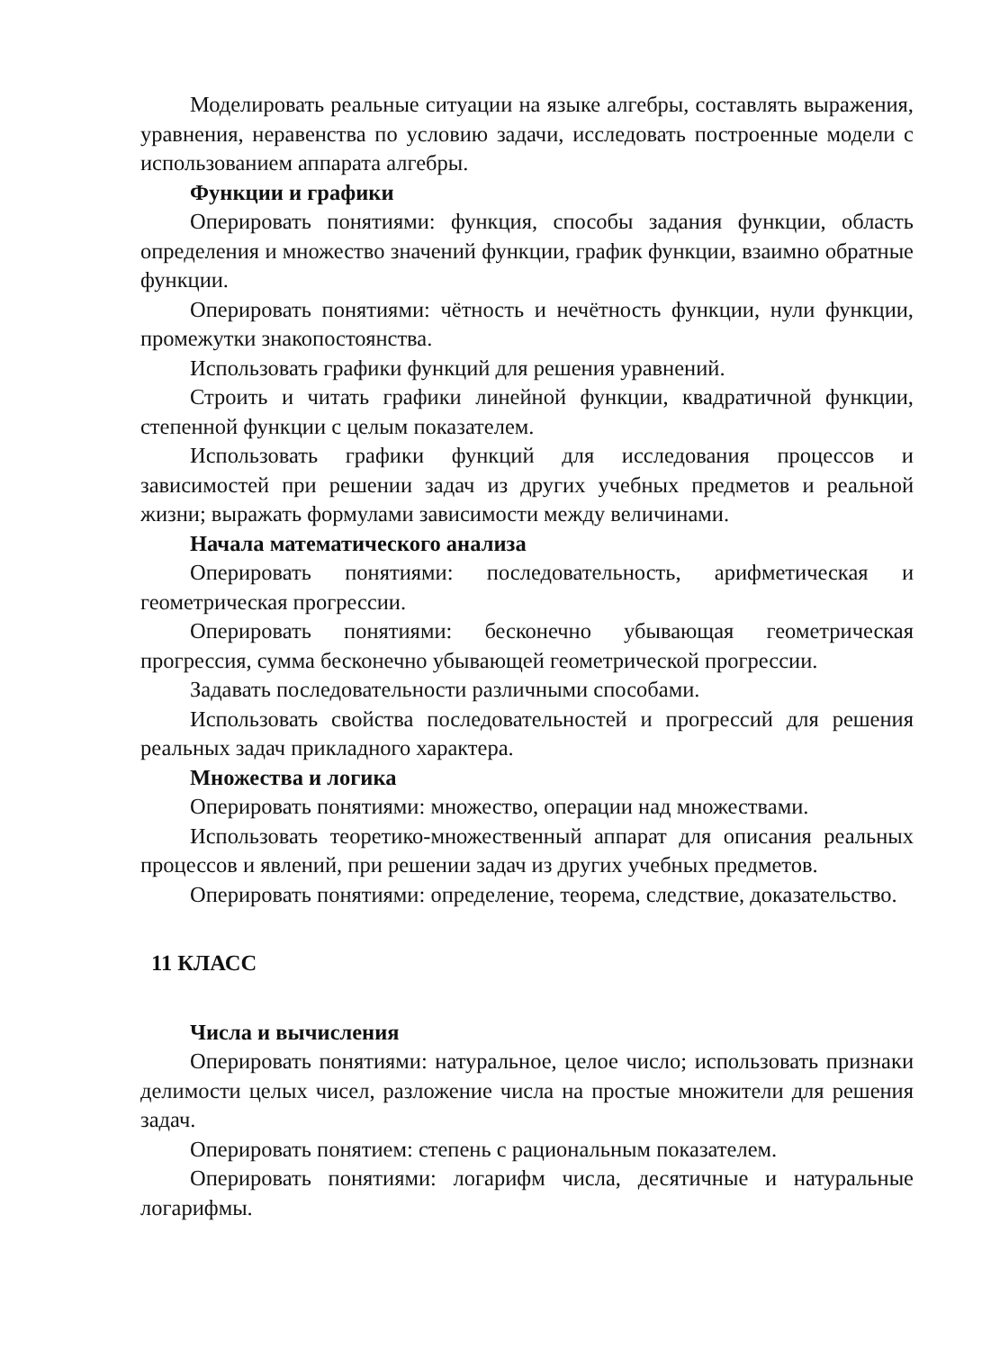Моделировать реальные ситуации на языке алгебры, составлять выражения, уравнения, неравенства по условию задачи, исследовать построенные модели с использованием аппарата алгебры.
Функции и графики
Оперировать понятиями: функция, способы задания функции, область определения и множество значений функции, график функции, взаимно обратные функции.
Оперировать понятиями: чётность и нечётность функции, нули функции, промежутки знакопостоянства.
Использовать графики функций для решения уравнений.
Строить и читать графики линейной функции, квадратичной функции, степенной функции с целым показателем.
Использовать графики функций для исследования процессов и зависимостей при решении задач из других учебных предметов и реальной жизни; выражать формулами зависимости между величинами.
Начала математического анализа
Оперировать понятиями: последовательность, арифметическая и геометрическая прогрессии.
Оперировать понятиями: бесконечно убывающая геометрическая прогрессия, сумма бесконечно убывающей геометрической прогрессии.
Задавать последовательности различными способами.
Использовать свойства последовательностей и прогрессий для решения реальных задач прикладного характера.
Множества и логика
Оперировать понятиями: множество, операции над множествами.
Использовать теоретико-множественный аппарат для описания реальных процессов и явлений, при решении задач из других учебных предметов.
Оперировать понятиями: определение, теорема, следствие, доказательство.
11 КЛАСС
Числа и вычисления
Оперировать понятиями: натуральное, целое число; использовать признаки делимости целых чисел, разложение числа на простые множители для решения задач.
Оперировать понятием: степень с рациональным показателем.
Оперировать понятиями: логарифм числа, десятичные и натуральные логарифмы.